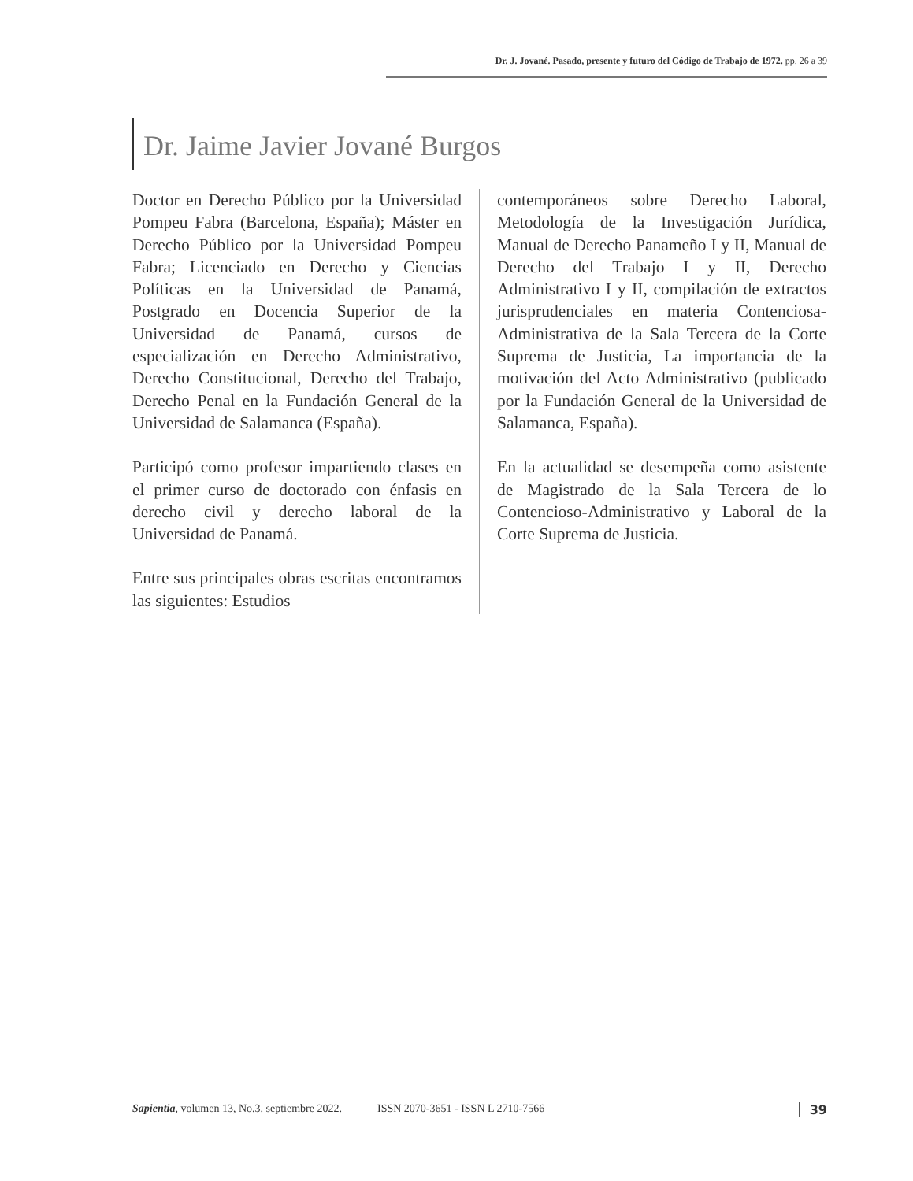Dr. J. Jované. Pasado, presente y futuro del Código de Trabajo de 1972. pp. 26 a 39
Dr. Jaime Javier Jované Burgos
Doctor en Derecho Público por la Universidad Pompeu Fabra (Barcelona, España); Máster en Derecho Público por la Universidad Pompeu Fabra; Licenciado en Derecho y Ciencias Políticas en la Universidad de Panamá, Postgrado en Docencia Superior de la Universidad de Panamá, cursos de especialización en Derecho Administrativo, Derecho Constitucional, Derecho del Trabajo, Derecho Penal en la Fundación General de la Universidad de Salamanca (España).
Participó como profesor impartiendo clases en el primer curso de doctorado con énfasis en derecho civil y derecho laboral de la Universidad de Panamá.
Entre sus principales obras escritas encontramos las siguientes: Estudios
contemporáneos sobre Derecho Laboral, Metodología de la Investigación Jurídica, Manual de Derecho Panameño I y II, Manual de Derecho del Trabajo I y II, Derecho Administrativo I y II, compilación de extractos jurisprudenciales en materia Contenciosa-Administrativa de la Sala Tercera de la Corte Suprema de Justicia, La importancia de la motivación del Acto Administrativo (publicado por la Fundación General de la Universidad de Salamanca, España).
En la actualidad se desempeña como asistente de Magistrado de la Sala Tercera de lo Contencioso-Administrativo y Laboral de la Corte Suprema de Justicia.
Sapientia, volumen 13, No.3. septiembre 2022. ISSN 2070-3651 - ISSN L 2710-7566 39